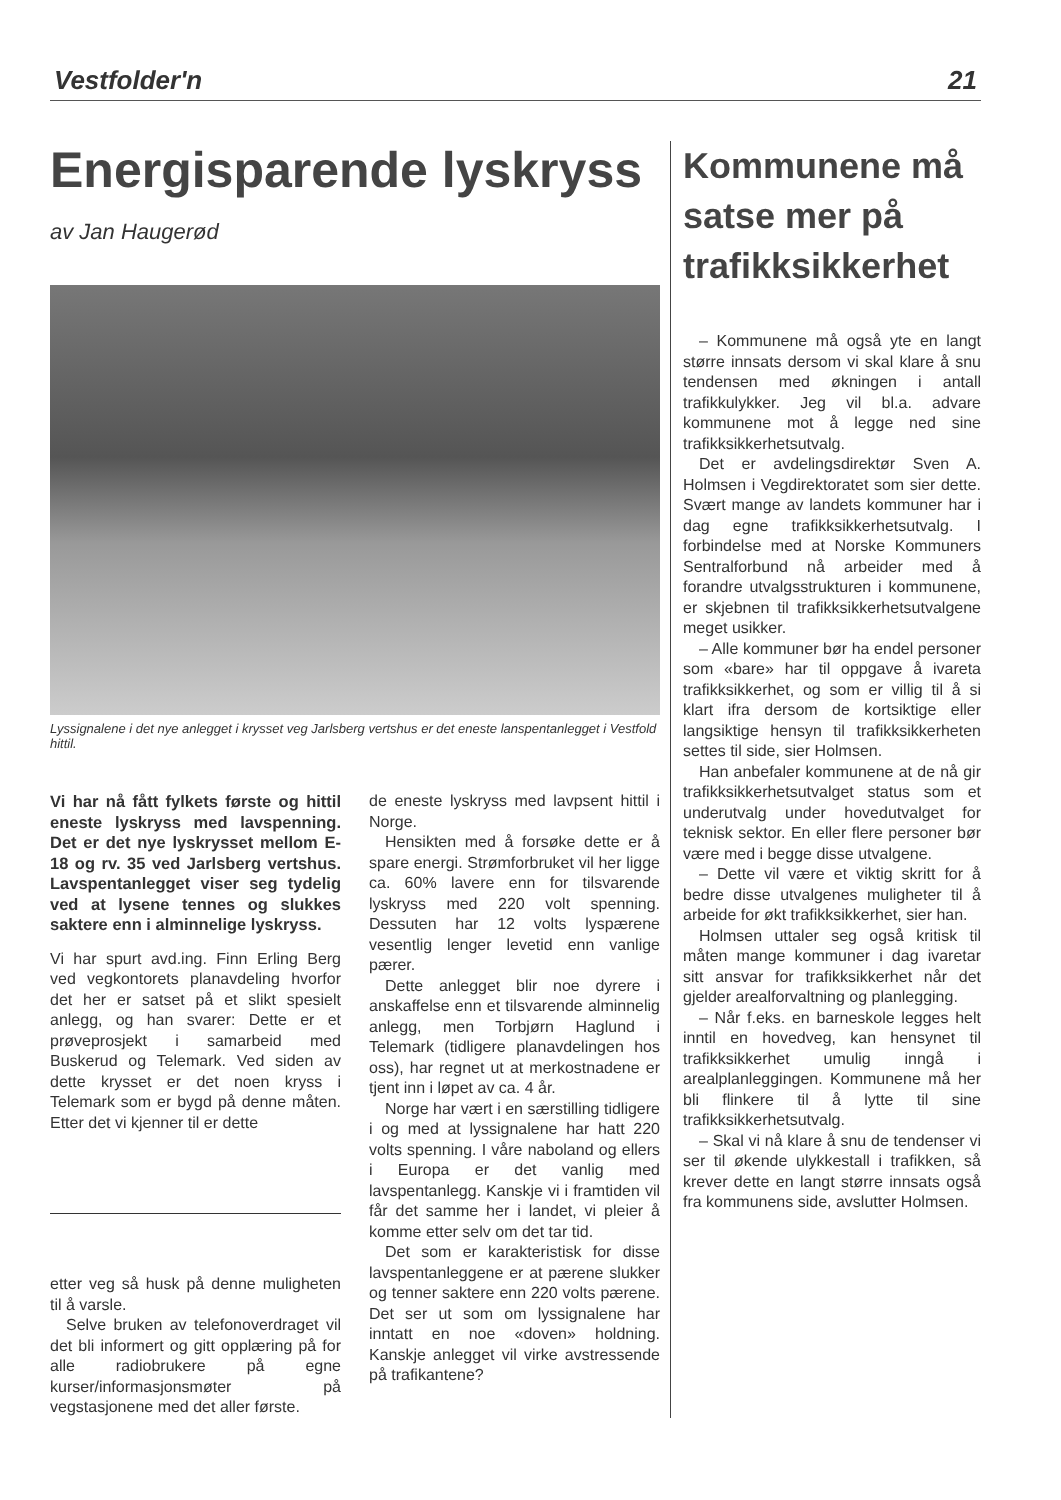Vestfolder'n 21
Energisparende lyskryss
av Jan Haugerød
Lyssignalene i det nye anlegget i krysset veg Jarlsberg vertshus er det eneste lanspentanlegget i Vestfold hittil.
Vi har nå fått fylkets første og hittil eneste lyskryss med lavspenning. Det er det nye lyskrysset mellom E-18 og rv. 35 ved Jarlsberg vertshus. Lavspentanlegget viser seg tydelig ved at lysene tennes og slukkes saktere enn i alminnelige lyskryss.
Vi har spurt avd.ing. Finn Erling Berg ved vegkontorets planavdeling hvorfor det her er satset på et slikt spesielt anlegg, og han svarer: Dette er et prøveprosjekt i samarbeid med Buskerud og Telemark. Ved siden av dette krysset er det noen kryss i Telemark som er bygd på denne måten. Etter det vi kjenner til er dette
etter veg så husk på denne muligheten til å varsle.
Selve bruken av telefonoverdraget vil det bli informert og gitt opplæring på for alle radiobrukere på egne kurser/informasjonsmøter på vegstasjonene med det aller første.
de eneste lyskryss med lavpsent hittil i Norge.
Hensikten med å forsøke dette er å spare energi. Strømforbruket vil her ligge ca. 60% lavere enn for tilsvarende lyskryss med 220 volt spenning. Dessuten har 12 volts lyspærene vesentlig lenger levetid enn vanlige pærer.
Dette anlegget blir noe dyrere i anskaffelse enn et tilsvarende alminnelig anlegg, men Torbjørn Haglund i Telemark (tidligere planavdelingen hos oss), har regnet ut at merkostnadene er tjent inn i løpet av ca. 4 år.
Norge har vært i en særstilling tidligere i og med at lyssignalene har hatt 220 volts spenning. I våre naboland og ellers i Europa er det vanlig med lavspentanlegg. Kanskje vi i framtiden vil får det samme her i landet, vi pleier å komme etter selv om det tar tid.
Det som er karakteristisk for disse lavspentanleggene er at pærene slukker og tenner saktere enn 220 volts pærene. Det ser ut som om lyssignalene har inntatt en noe «doven» holdning. Kanskje anlegget vil virke avstressende på trafikantene?
Kommunene må satse mer på trafikksikkerhet
– Kommunene må også yte en langt større innsats dersom vi skal klare å snu tendensen med økningen i antall trafikkulykker. Jeg vil bl.a. advare kommunene mot å legge ned sine trafikksikkerhetsutvalg.
Det er avdelingsdirektør Sven A. Holmsen i Vegdirektoratet som sier dette. Svært mange av landets kommuner har i dag egne trafikksikkerhetsutvalg. I forbindelse med at Norske Kommuners Sentralforbund nå arbeider med å forandre utvalgsstrukturen i kommunene, er skjebnen til trafikksikkerhetsutvalgene meget usikker.
– Alle kommuner bør ha endel personer som «bare» har til oppgave å ivareta trafikksikkerhet, og som er villig til å si klart ifra dersom de kortsiktige eller langsiktige hensyn til trafikksikkerheten settes til side, sier Holmsen.
Han anbefaler kommunene at de nå gir trafikksikkerhetsutvalget status som et underutvalg under hovedutvalget for teknisk sektor. En eller flere personer bør være med i begge disse utvalgene.
– Dette vil være et viktig skritt for å bedre disse utvalgenes muligheter til å arbeide for økt trafikksikkerhet, sier han.
Holmsen uttaler seg også kritisk til måten mange kommuner i dag ivaretar sitt ansvar for trafikksikkerhet når det gjelder arealforvaltning og planlegging.
– Når f.eks. en barneskole legges helt inntil en hovedveg, kan hensynet til trafikksikkerhet umulig inngå i arealplanleggingen. Kommunene må her bli flinkere til å lytte til sine trafikksikkerhetsutvalg.
– Skal vi nå klare å snu de tendenser vi ser til økende ulykkestall i trafikken, så krever dette en langt større innsats også fra kommunens side, avslutter Holmsen.